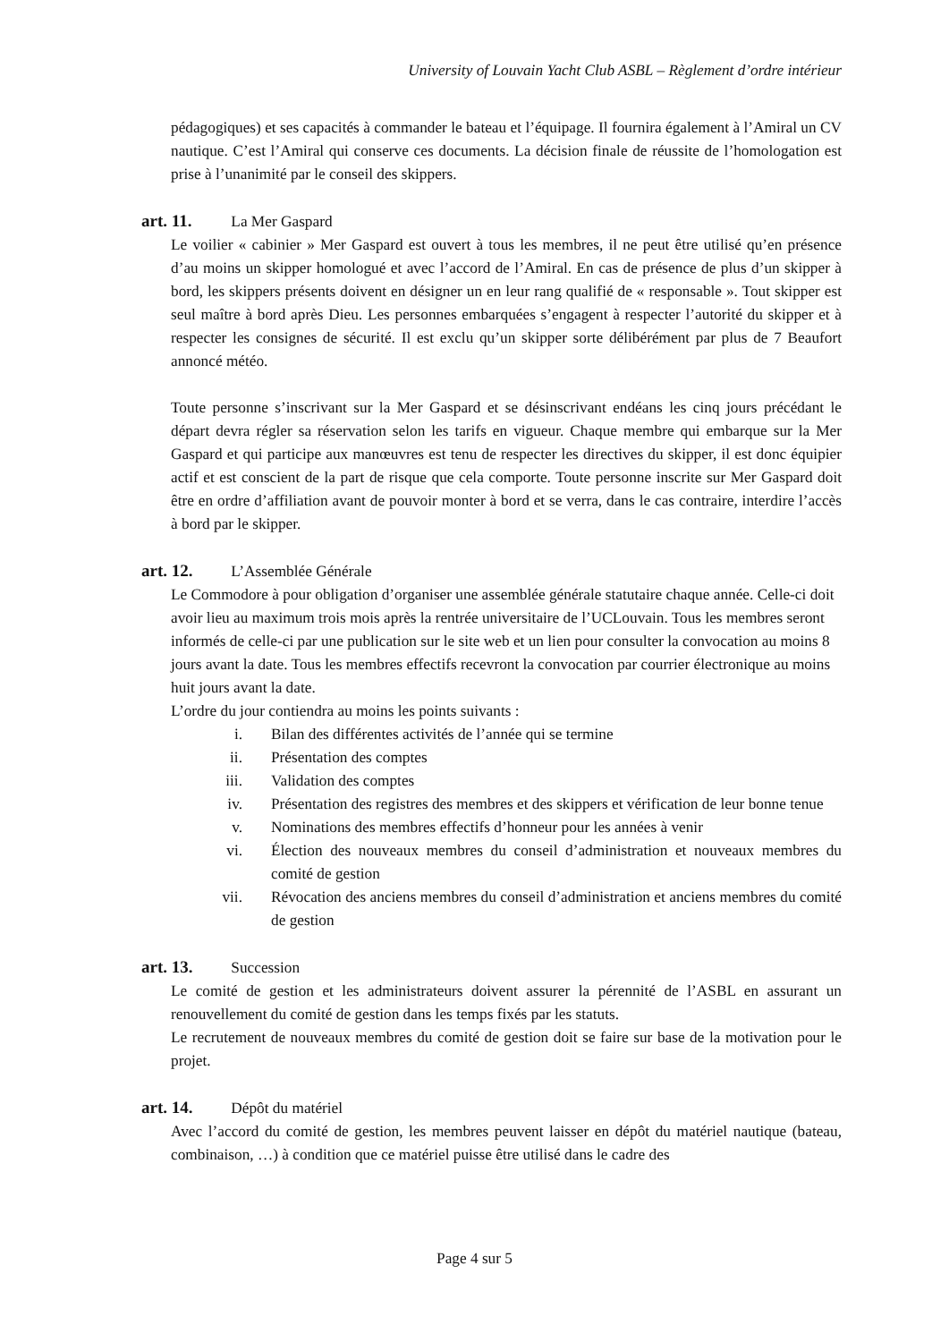University of Louvain Yacht Club ASBL – Règlement d’ordre intérieur
pédagogiques) et ses capacités à commander le bateau et l’équipage. Il fournira également à l’Amiral un CV nautique. C’est l’Amiral qui conserve ces documents. La décision finale de réussite de l’homologation est prise à l’unanimité par le conseil des skippers.
art. 11. La Mer Gaspard
Le voilier « cabinier » Mer Gaspard est ouvert à tous les membres, il ne peut être utilisé qu’en présence d’au moins un skipper homologué et avec l’accord de l’Amiral. En cas de présence de plus d’un skipper à bord, les skippers présents doivent en désigner un en leur rang qualifié de « responsable ». Tout skipper est seul maître à bord après Dieu. Les personnes embarquées s’engagent à respecter l’autorité du skipper et à respecter les consignes de sécurité. Il est exclu qu’un skipper sorte délibérément par plus de 7 Beaufort annoncé météo.
Toute personne s’inscrivant sur la Mer Gaspard et se désinscrivant endéans les cinq jours précédant le départ devra régler sa réservation selon les tarifs en vigueur. Chaque membre qui embarque sur la Mer Gaspard et qui participe aux manœuvres est tenu de respecter les directives du skipper, il est donc équipier actif et est conscient de la part de risque que cela comporte. Toute personne inscrite sur Mer Gaspard doit être en ordre d’affiliation avant de pouvoir monter à bord et se verra, dans le cas contraire, interdire l’accès à bord par le skipper.
art. 12. L’Assemblée Générale
Le Commodore à pour obligation d’organiser une assemblée générale statutaire chaque année. Celle-ci doit avoir lieu au maximum trois mois après la rentrée universitaire de l’UCLouvain. Tous les membres seront informés de celle-ci par une publication sur le site web et un lien pour consulter la convocation au moins 8 jours avant la date. Tous les membres effectifs recevront la convocation par courrier électronique au moins huit jours avant la date.
L’ordre du jour contiendra au moins les points suivants :
i. Bilan des différentes activités de l’année qui se termine
ii. Présentation des comptes
iii. Validation des comptes
iv. Présentation des registres des membres et des skippers et vérification de leur bonne tenue
v. Nominations des membres effectifs d’honneur pour les années à venir
vi. Élection des nouveaux membres du conseil d’administration et nouveaux membres du comité de gestion
vii. Révocation des anciens membres du conseil d’administration et anciens membres du comité de gestion
art. 13. Succession
Le comité de gestion et les administrateurs doivent assurer la pérennité de l’ASBL en assurant un renouvellement du comité de gestion dans les temps fixés par les statuts.
Le recrutement de nouveaux membres du comité de gestion doit se faire sur base de la motivation pour le projet.
art. 14. Dépôt du matériel
Avec l’accord du comité de gestion, les membres peuvent laisser en dépôt du matériel nautique (bateau, combinaison, …) à condition que ce matériel puisse être utilisé dans le cadre des
Page 4 sur 5